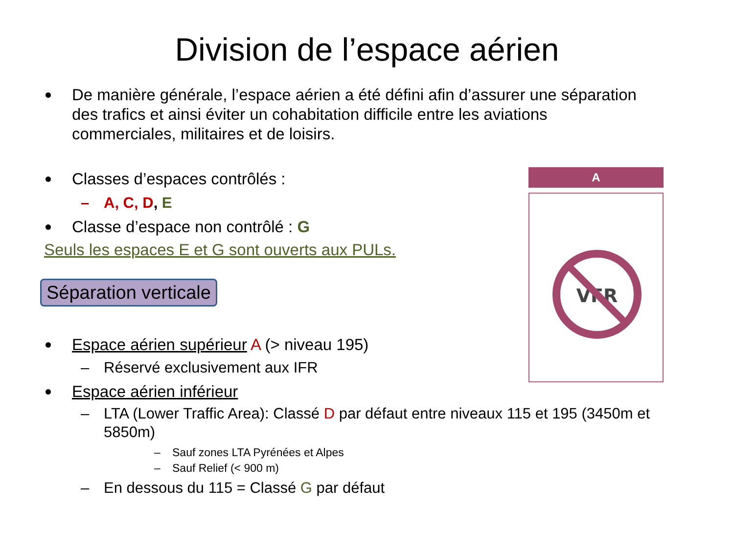Division de l’espace aérien
De manière générale, l’espace aérien a été défini afin d’assurer une séparation des trafics et ainsi éviter un cohabitation difficile entre les aviations commerciales, militaires et de loisirs.
Classes d’espaces contrôlés :
– A, C, D, E
Classe d’espace non contrôlé : G
Seuls les espaces E et G sont ouverts aux PULs.
Séparation verticale
Espace aérien supérieur A (> niveau 195)
– Réservé exclusivement aux IFR
Espace aérien inférieur
– LTA (Lower Traffic Area): Classé D par défaut entre niveaux 115 et 195 (3450m et 5850m)
– Sauf zones LTA Pyrénées et Alpes
– Sauf Relief (< 900 m)
– En dessous du 115 = Classé G par défaut
A
VFR